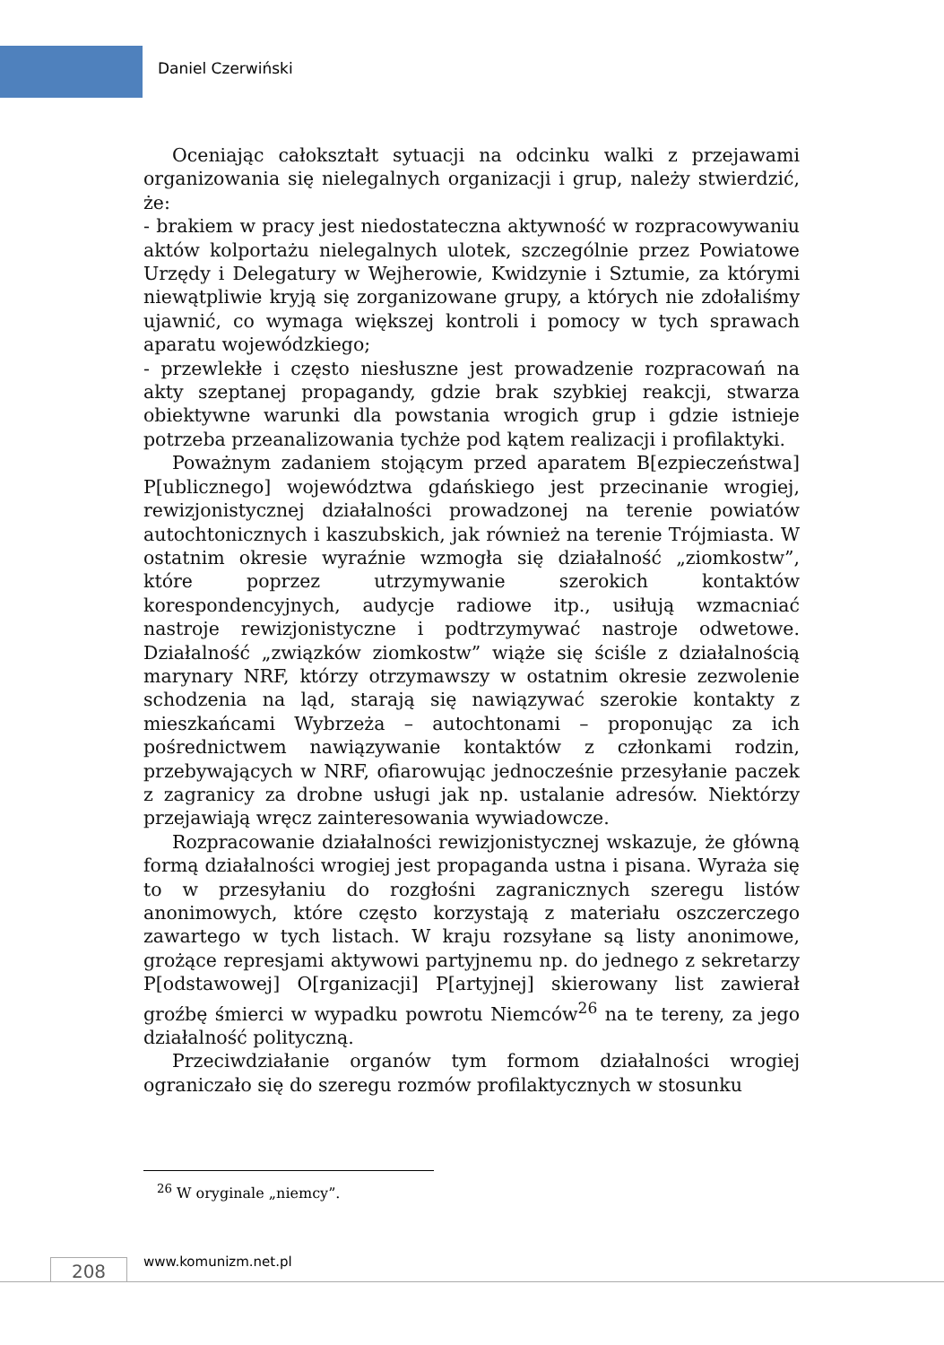Daniel Czerwiński
Oceniając całokształt sytuacji na odcinku walki z przejawami organizowania się nielegalnych organizacji i grup, należy stwierdzić, że:
- brakiem w pracy jest niedostateczna aktywność w rozpracowywaniu aktów kolportażu nielegalnych ulotek, szczególnie przez Powiatowe Urzędy i Delegatury w Wejherowie, Kwidzynie i Sztumie, za którymi niewątpliwie kryją się zorganizowane grupy, a których nie zdołaliśmy ujawnić, co wymaga większej kontroli i pomocy w tych sprawach aparatu wojewódzkiego;
- przewlekłe i często niesłuszne jest prowadzenie rozpracowań na akty szeptanej propagandy, gdzie brak szybkiej reakcji, stwarza obiektywne warunki dla powstania wrogich grup i gdzie istnieje potrzeba przeanalizowania tychże pod kątem realizacji i profilaktyki.
Poważnym zadaniem stojącym przed aparatem B[ezpieczeństwa] P[ublicznego] województwa gdańskiego jest przecinanie wrogiej, rewizjonistycznej działalności prowadzonej na terenie powiatów autochtonicznych i kaszubskich, jak również na terenie Trójmiasta. W ostatnim okresie wyraźnie wzmogła się działalność „ziomkostw”, które poprzez utrzymywanie szerokich kontaktów korespondencyjnych, audycje radiowe itp., usiłują wzmacniać nastroje rewizjonistyczne i podtrzymywać nastroje odwetowe. Działalność „związków ziomkostw” wiąże się ściśle z działalnością marynary NRF, którzy otrzymawszy w ostatnim okresie zezwolenie schodzenia na ląd, starają się nawiązywać szerokie kontakty z mieszkańcami Wybrzeża – autochtonami – proponując za ich pośrednictwem nawiązywanie kontaktów z członkami rodzin, przebywających w NRF, ofiarowując jednocześnie przesyłanie paczek z zagranicy za drobne usługi jak np. ustalanie adresów. Niektórzy przejawiają wręcz zainteresowania wywiadowcze.
Rozpracowanie działalności rewizjonistycznej wskazuje, że główną formą działalności wrogiej jest propaganda ustna i pisana. Wyraża się to w przesyłaniu do rozgłośni zagranicznych szeregu listów anonimowych, które często korzystają z materiału oszczerczego zawartego w tych listach. W kraju rozsyłane są listy anonimowe, grożące represjami aktywowi partyjnemu np. do jednego z sekretarzy P[odstawowej] O[rganizacji] P[artyjnej] skierowany list zawierał groźbę śmierci w wypadku powrotu Niemców<sup>26</sup> na te tereny, za jego działalność polityczną.
Przeciwdziałanie organów tym formom działalności wrogiej ograniczało się do szeregu rozmów profilaktycznych w stosunku
<sup>26</sup> W oryginale „niemcy”.
208 www.komunizm.net.pl